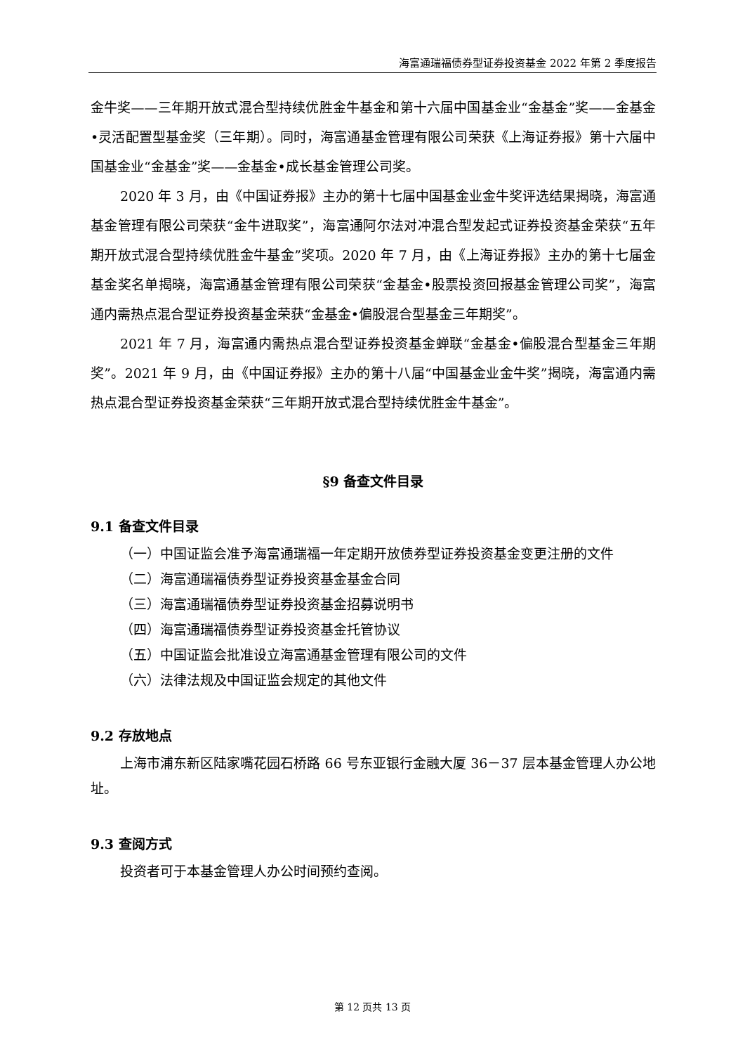海富通瑞福债券型证券投资基金 2022 年第 2 季度报告
金牛奖——三年期开放式混合型持续优胜金牛基金和第十六届中国基金业“金基金”奖——金基金•灵活配置型基金奖（三年期）。同时，海富通基金管理有限公司荣获《上海证券报》第十六届中国基金业“金基金”奖——金基金•成长基金管理公司奖。
2020 年 3 月，由《中国证券报》主办的第十七届中国基金业金牛奖评选结果揭晓，海富通基金管理有限公司荣获“金牛进取奖”，海富通阿尔法对冲混合型发起式证券投资基金荣获“五年期开放式混合型持续优胜金牛基金”奖项。2020 年 7 月，由《上海证券报》主办的第十七届金基金奖名单揭晓，海富通基金管理有限公司荣获“金基金•股票投资回报基金管理公司奖”，海富通内需热点混合型证券投资基金荣获“金基金•偏股混合型基金三年期奖”。
2021 年 7 月，海富通内需热点混合型证券投资基金蝉联“金基金•偏股混合型基金三年期奖”。2021 年 9 月，由《中国证券报》主办的第十八届“中国基金业金牛奖”揭晓，海富通内需热点混合型证券投资基金荣获“三年期开放式混合型持续优胜金牛基金”。
§9 备查文件目录
9.1 备查文件目录
（一）中国证监会准予海富通瑞福一年定期开放债券型证券投资基金变更注册的文件
（二）海富通瑞福债券型证券投资基金基金合同
（三）海富通瑞福债券型证券投资基金招募说明书
（四）海富通瑞福债券型证券投资基金托管协议
（五）中国证监会批准设立海富通基金管理有限公司的文件
（六）法律法规及中国证监会规定的其他文件
9.2 存放地点
上海市浦东新区陆家嘴花园石桥路 66 号东亚银行金融大厦 36－37 层本基金管理人办公地址。
9.3 查阅方式
投资者可于本基金管理人办公时间预约查阅。
第 12 页共 13 页